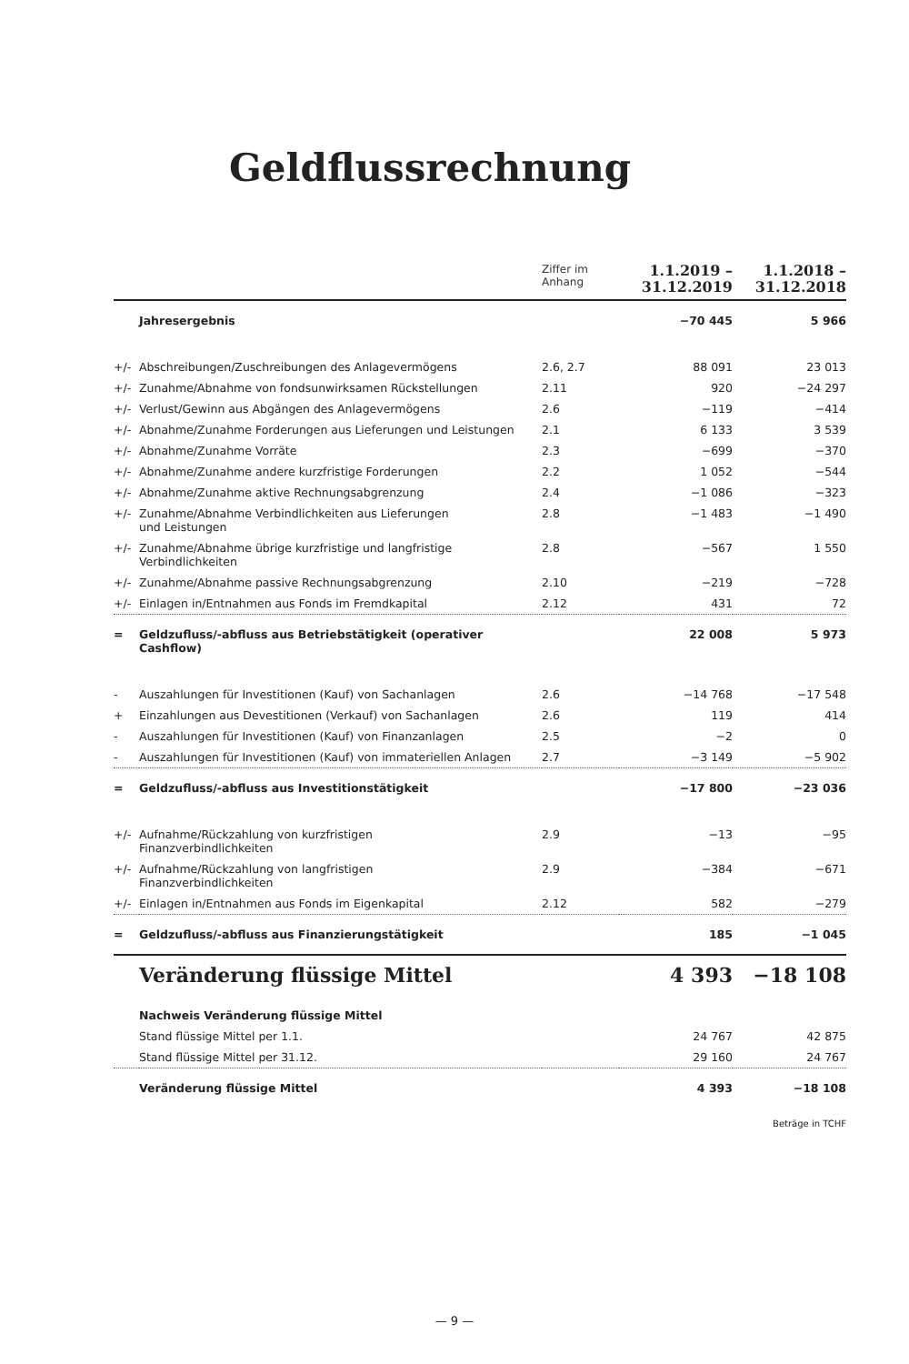Geldflussrechnung
| | | Ziffer im Anhang | 1.1.2019 – 31.12.2019 | 1.1.2018 – 31.12.2018 |
| --- | --- | --- | --- | --- |
| | Jahresergebnis | | −70 445 | 5 966 |
| +/- | Abschreibungen/Zuschreibungen des Anlagevermögens | 2.6, 2.7 | 88 091 | 23 013 |
| +/- | Zunahme/Abnahme von fondsunwirksamen Rückstellungen | 2.11 | 920 | −24 297 |
| +/- | Verlust/Gewinn aus Abgängen des Anlagevermögens | 2.6 | −119 | −414 |
| +/- | Abnahme/Zunahme Forderungen aus Lieferungen und Leistungen | 2.1 | 6 133 | 3 539 |
| +/- | Abnahme/Zunahme Vorräte | 2.3 | −699 | −370 |
| +/- | Abnahme/Zunahme andere kurzfristige Forderungen | 2.2 | 1 052 | −544 |
| +/- | Abnahme/Zunahme aktive Rechnungsabgrenzung | 2.4 | −1 086 | −323 |
| +/- | Zunahme/Abnahme Verbindlichkeiten aus Lieferungen und Leistungen | 2.8 | −1 483 | −1 490 |
| +/- | Zunahme/Abnahme übrige kurzfristige und langfristige Verbindlichkeiten | 2.8 | −567 | 1 550 |
| +/- | Zunahme/Abnahme passive Rechnungsabgrenzung | 2.10 | −219 | −728 |
| +/- | Einlagen in/Entnahmen aus Fonds im Fremdkapital | 2.12 | 431 | 72 |
| = | Geldzufluss/-abfluss aus Betriebstätigkeit (operativer Cashflow) | | 22 008 | 5 973 |
| - | Auszahlungen für Investitionen (Kauf) von Sachanlagen | 2.6 | −14 768 | −17 548 |
| + | Einzahlungen aus Devestitionen (Verkauf) von Sachanlagen | 2.6 | 119 | 414 |
| - | Auszahlungen für Investitionen (Kauf) von Finanzanlagen | 2.5 | −2 | 0 |
| - | Auszahlungen für Investitionen (Kauf) von immateriellen Anlagen | 2.7 | −3 149 | −5 902 |
| = | Geldzufluss/-abfluss aus Investitionstätigkeit | | −17 800 | −23 036 |
| +/- | Aufnahme/Rückzahlung von kurzfristigen Finanzverbindlichkeiten | 2.9 | −13 | −95 |
| +/- | Aufnahme/Rückzahlung von langfristigen Finanzverbindlichkeiten | 2.9 | −384 | −671 |
| +/- | Einlagen in/Entnahmen aus Fonds im Eigenkapital | 2.12 | 582 | −279 |
| = | Geldzufluss/-abfluss aus Finanzierungstätigkeit | | 185 | −1 045 |
| | Veränderung flüssige Mittel | | 4 393 | −18 108 |
| | Nachweis Veränderung flüssige Mittel | | | |
| | Stand flüssige Mittel per 1.1. | | 24 767 | 42 875 |
| | Stand flüssige Mittel per 31.12. | | 29 160 | 24 767 |
| | Veränderung flüssige Mittel | | 4 393 | −18 108 |
| | | | | Beträge in TCHF |
— 9 —